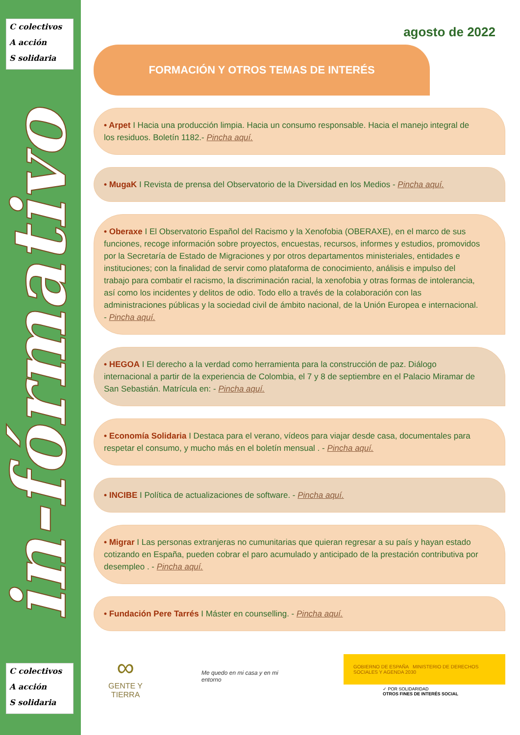C colectivos
A acción
S solidaria
in-fórmativo
C colectivos
A acción
S solidaria
agosto de 2022
FORMACIÓN Y OTROS TEMAS DE INTERÉS
• Arpet I Hacia una producción limpia. Hacia un consumo responsable. Hacia el manejo integral de los residuos. Boletín 1182.- Pincha aquí.
• MugaK I Revista de prensa del Observatorio de la Diversidad en los Medios - Pincha aquí.
• Oberaxe I El Observatorio Español del Racismo y la Xenofobia (OBERAXE), en el marco de sus funciones, recoge información sobre proyectos, encuestas, recursos, informes y estudios, promovidos por la Secretaría de Estado de Migraciones y por otros departamentos ministeriales, entidades e instituciones; con la finalidad de servir como plataforma de conocimiento, análisis e impulso del trabajo para combatir el racismo, la discriminación racial, la xenofobia y otras formas de intolerancia, así como los incidentes y delitos de odio. Todo ello a través de la colaboración con las administraciones públicas y la sociedad civil de ámbito nacional, de la Unión Europea e internacional. - Pincha aquí.
• HEGOA I El derecho a la verdad como herramienta para la construcción de paz. Diálogo internacional a partir de la experiencia de Colombia, el 7 y 8 de septiembre en el Palacio Miramar de San Sebastián. Matrícula en: - Pincha aquí.
• Economía Solidaria I Destaca para el verano, vídeos para viajar desde casa, documentales para respetar el consumo, y mucho más en el boletín mensual . - Pincha aquí.
• INCIBE I Política de actualizaciones de software. - Pincha aquí.
• Migrar I Las personas extranjeras no cumunitarias que quieran regresar a su país y hayan estado cotizando en España, pueden cobrar el paro acumulado y anticipado de la prestación contributiva por desempleo . - Pincha aquí.
• Fundación Pere Tarrés I Máster en counselling. - Pincha aquí.
∞
GENTE Y TIERRA
Me quedo en mi casa y en mi entorno
GOBIERNO DE ESPAÑA MINISTERIO DE DERECHOS SOCIALES Y AGENDA 2030
✓ POR SOLIDARIDAD
OTROS FINES DE INTERÉS SOCIAL